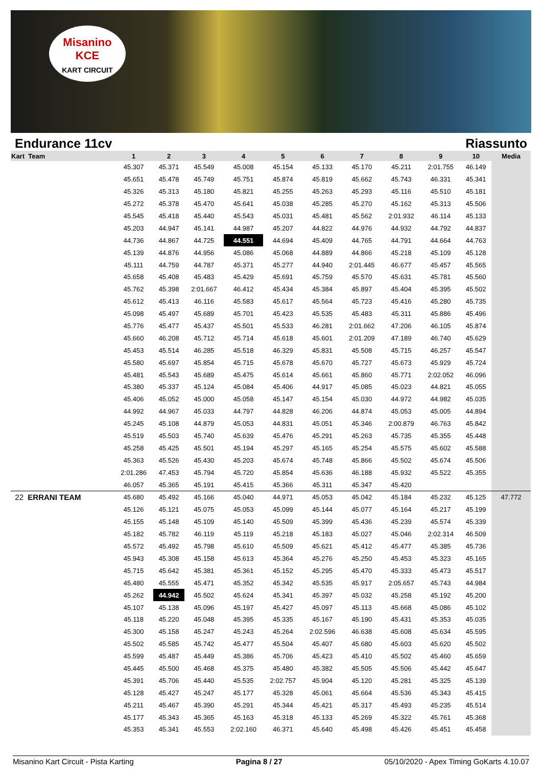Misanino
KCE
KART CIRCUIT
Endurance 11cv Riassunto
| Kart Team | 1 | 2 | 3 | 4 | 5 | 6 | 7 | 8 | 9 | 10 | Media |
| --- | --- | --- | --- | --- | --- | --- | --- | --- | --- | --- | --- |
| | 45.307 | 45.371 | 45.549 | 45.008 | 45.154 | 45.133 | 45.170 | 45.211 | 2:01.755 | 46.149 | |
| | 45.651 | 45.478 | 45.749 | 45.751 | 45.874 | 45.819 | 45.662 | 45.743 | 46.331 | 45.341 | |
| | 45.326 | 45.313 | 45.180 | 45.821 | 45.255 | 45.263 | 45.293 | 45.116 | 45.510 | 45.181 | |
| | 45.272 | 45.378 | 45.470 | 45.641 | 45.038 | 45.285 | 45.270 | 45.162 | 45.313 | 45.506 | |
| | 45.545 | 45.418 | 45.440 | 45.543 | 45.031 | 45.481 | 45.562 | 2:01.932 | 46.114 | 45.133 | |
| | 45.203 | 44.947 | 45.141 | 44.987 | 45.207 | 44.822 | 44.976 | 44.932 | 44.792 | 44.837 | |
| | 44.736 | 44.867 | 44.725 | 44.551 | 44.694 | 45.409 | 44.765 | 44.791 | 44.664 | 44.763 | |
| | 45.139 | 44.876 | 44.956 | 45.086 | 45.068 | 44.889 | 44.866 | 45.218 | 45.109 | 45.128 | |
| | 45.111 | 44.759 | 44.787 | 45.371 | 45.277 | 44.940 | 2:01.445 | 46.677 | 45.457 | 45.565 | |
| | 45.658 | 45.408 | 45.483 | 45.429 | 45.691 | 45.759 | 45.570 | 45.631 | 45.781 | 45.560 | |
| | 45.762 | 45.398 | 2:01.667 | 46.412 | 45.434 | 45.384 | 45.897 | 45.404 | 45.395 | 45.502 | |
| | 45.612 | 45.413 | 46.116 | 45.583 | 45.617 | 45.564 | 45.723 | 45.416 | 45.280 | 45.735 | |
| | 45.098 | 45.497 | 45.689 | 45.701 | 45.423 | 45.535 | 45.483 | 45.311 | 45.886 | 45.496 | |
| | 45.776 | 45.477 | 45.437 | 45.501 | 45.533 | 46.281 | 2:01.662 | 47.206 | 46.105 | 45.874 | |
| | 45.660 | 46.208 | 45.712 | 45.714 | 45.618 | 45.601 | 2:01.209 | 47.189 | 46.740 | 45.629 | |
| | 45.453 | 45.514 | 46.285 | 45.518 | 46.329 | 45.831 | 45.508 | 45.715 | 46.257 | 45.547 | |
| | 45.580 | 45.697 | 45.854 | 45.715 | 45.678 | 45.670 | 45.727 | 45.673 | 45.929 | 45.724 | |
| | 45.481 | 45.543 | 45.689 | 45.475 | 45.614 | 45.661 | 45.860 | 45.771 | 2:02.052 | 46.096 | |
| | 45.380 | 45.337 | 45.124 | 45.084 | 45.406 | 44.917 | 45.085 | 45.023 | 44.821 | 45.055 | |
| | 45.406 | 45.052 | 45.000 | 45.058 | 45.147 | 45.154 | 45.030 | 44.972 | 44.982 | 45.035 | |
| | 44.992 | 44.967 | 45.033 | 44.797 | 44.828 | 46.206 | 44.874 | 45.053 | 45.005 | 44.894 | |
| | 45.245 | 45.108 | 44.879 | 45.053 | 44.831 | 45.051 | 45.346 | 2:00.879 | 46.763 | 45.842 | |
| | 45.519 | 45.503 | 45.740 | 45.639 | 45.476 | 45.291 | 45.263 | 45.735 | 45.355 | 45.448 | |
| | 45.258 | 45.425 | 45.501 | 45.194 | 45.297 | 45.165 | 45.254 | 45.575 | 45.602 | 45.588 | |
| | 45.363 | 45.526 | 45.430 | 45.203 | 45.674 | 45.748 | 45.866 | 45.502 | 45.674 | 45.506 | |
| | 2:01.286 | 47.453 | 45.794 | 45.720 | 45.854 | 45.636 | 46.188 | 45.932 | 45.522 | 45.355 | |
| | 46.057 | 45.365 | 45.191 | 45.415 | 45.366 | 45.311 | 45.347 | 45.420 | | | |
| 22 ERRANI TEAM | 45.680 | 45.492 | 45.166 | 45.040 | 44.971 | 45.053 | 45.042 | 45.184 | 45.232 | 45.125 | 47.772 |
| | 45.126 | 45.121 | 45.075 | 45.053 | 45.099 | 45.144 | 45.077 | 45.164 | 45.217 | 45.199 | |
| | 45.155 | 45.148 | 45.109 | 45.140 | 45.509 | 45.399 | 45.436 | 45.239 | 45.574 | 45.339 | |
| | 45.182 | 45.782 | 46.119 | 45.119 | 45.218 | 45.183 | 45.027 | 45.046 | 2:02.314 | 46.509 | |
| | 45.572 | 45.492 | 45.798 | 45.610 | 45.509 | 45.621 | 45.412 | 45.477 | 45.385 | 45.736 | |
| | 45.943 | 45.308 | 45.158 | 45.613 | 45.364 | 45.276 | 45.250 | 45.453 | 45.323 | 45.165 | |
| | 45.715 | 45.642 | 45.381 | 45.361 | 45.152 | 45.295 | 45.470 | 45.333 | 45.473 | 45.517 | |
| | 45.480 | 45.555 | 45.471 | 45.352 | 45.342 | 45.535 | 45.917 | 2:05.657 | 45.743 | 44.984 | |
| | 45.262 | 44.942 | 45.502 | 45.624 | 45.341 | 45.397 | 45.032 | 45.258 | 45.192 | 45.200 | |
| | 45.107 | 45.138 | 45.096 | 45.197 | 45.427 | 45.097 | 45.113 | 45.668 | 45.086 | 45.102 | |
| | 45.118 | 45.220 | 45.048 | 45.395 | 45.335 | 45.167 | 45.190 | 45.431 | 45.353 | 45.035 | |
| | 45.300 | 45.158 | 45.247 | 45.243 | 45.264 | 2:02.596 | 46.638 | 45.608 | 45.634 | 45.595 | |
| | 45.502 | 45.585 | 45.742 | 45.477 | 45.504 | 45.407 | 45.680 | 45.603 | 45.620 | 45.502 | |
| | 45.599 | 45.487 | 45.449 | 45.386 | 45.706 | 45.423 | 45.410 | 45.502 | 45.460 | 45.659 | |
| | 45.445 | 45.500 | 45.468 | 45.375 | 45.480 | 45.382 | 45.505 | 45.506 | 45.442 | 45.647 | |
| | 45.391 | 45.706 | 45.440 | 45.535 | 2:02.757 | 45.904 | 45.120 | 45.281 | 45.325 | 45.139 | |
| | 45.128 | 45.427 | 45.247 | 45.177 | 45.328 | 45.061 | 45.664 | 45.536 | 45.343 | 45.415 | |
| | 45.211 | 45.467 | 45.390 | 45.291 | 45.344 | 45.421 | 45.317 | 45.493 | 45.235 | 45.514 | |
| | 45.177 | 45.343 | 45.365 | 45.163 | 45.318 | 45.133 | 45.269 | 45.322 | 45.761 | 45.368 | |
| | 45.353 | 45.341 | 45.553 | 2:02.160 | 46.371 | 45.640 | 45.498 | 45.426 | 45.451 | 45.458 | |
Misanino Kart Circuit - Pista Karting Pagina 8 / 27 05/10/2020 - Apex Timing GoKarts 4.10.07